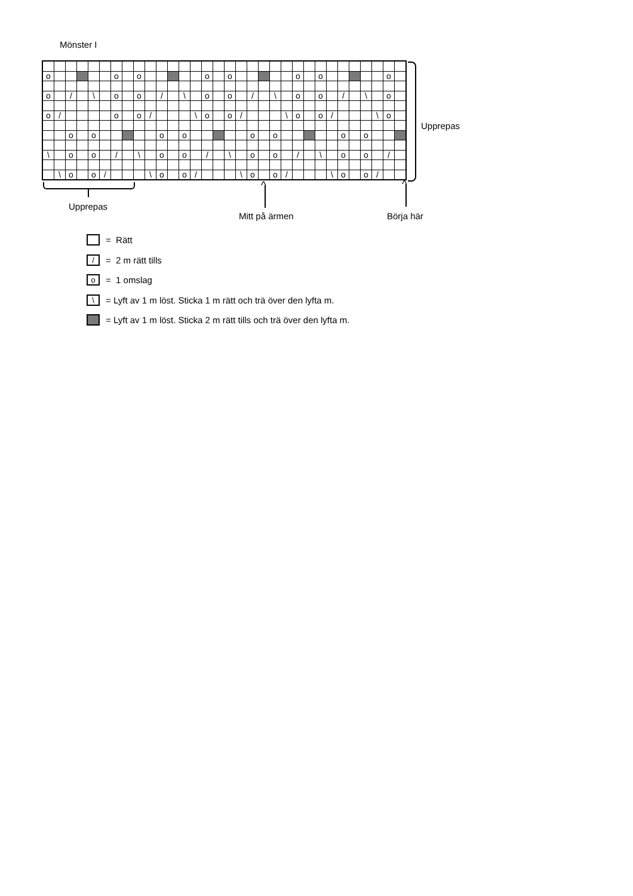Mönster I
| o | | | | | | o | | o | | | | | | o | | o | | | | | | o | | o | | | | | | o | |
| o | | / | | \ | | o | | o | | / | | \ | | o | | o | | / | | \ | | o | | o | | / | | \ | | o | |
| o | / | | | | | o | | o | / | | | | \ | o | | o | / | | | | \ | o | | o | / | | | | \ | o | |
| | | o | | o | | | | | | o | | o | | | | | | o | | o | | | | | | o | | o | | | |
| \ | | o | | o | | / | | \ | | o | | o | | / | | \ | | o | | o | | / | | \ | | o | | o | | / | |
| | \ | o | | o | / | | | | \ | o | | o | / | | | | \ | o | | o | / | | | | \ | o | | o | / | | |
Upprepas
Upprepas
^
Mitt på ärmen
^
Börja här
= Rätt
/ = 2 m rätt tills
o = 1 omslag
\ = Lyft av 1 m löst. Sticka 1 m rätt och trä över den lyfta m.
= Lyft av 1 m löst. Sticka 2 m rätt tills och trä över den lyfta m.